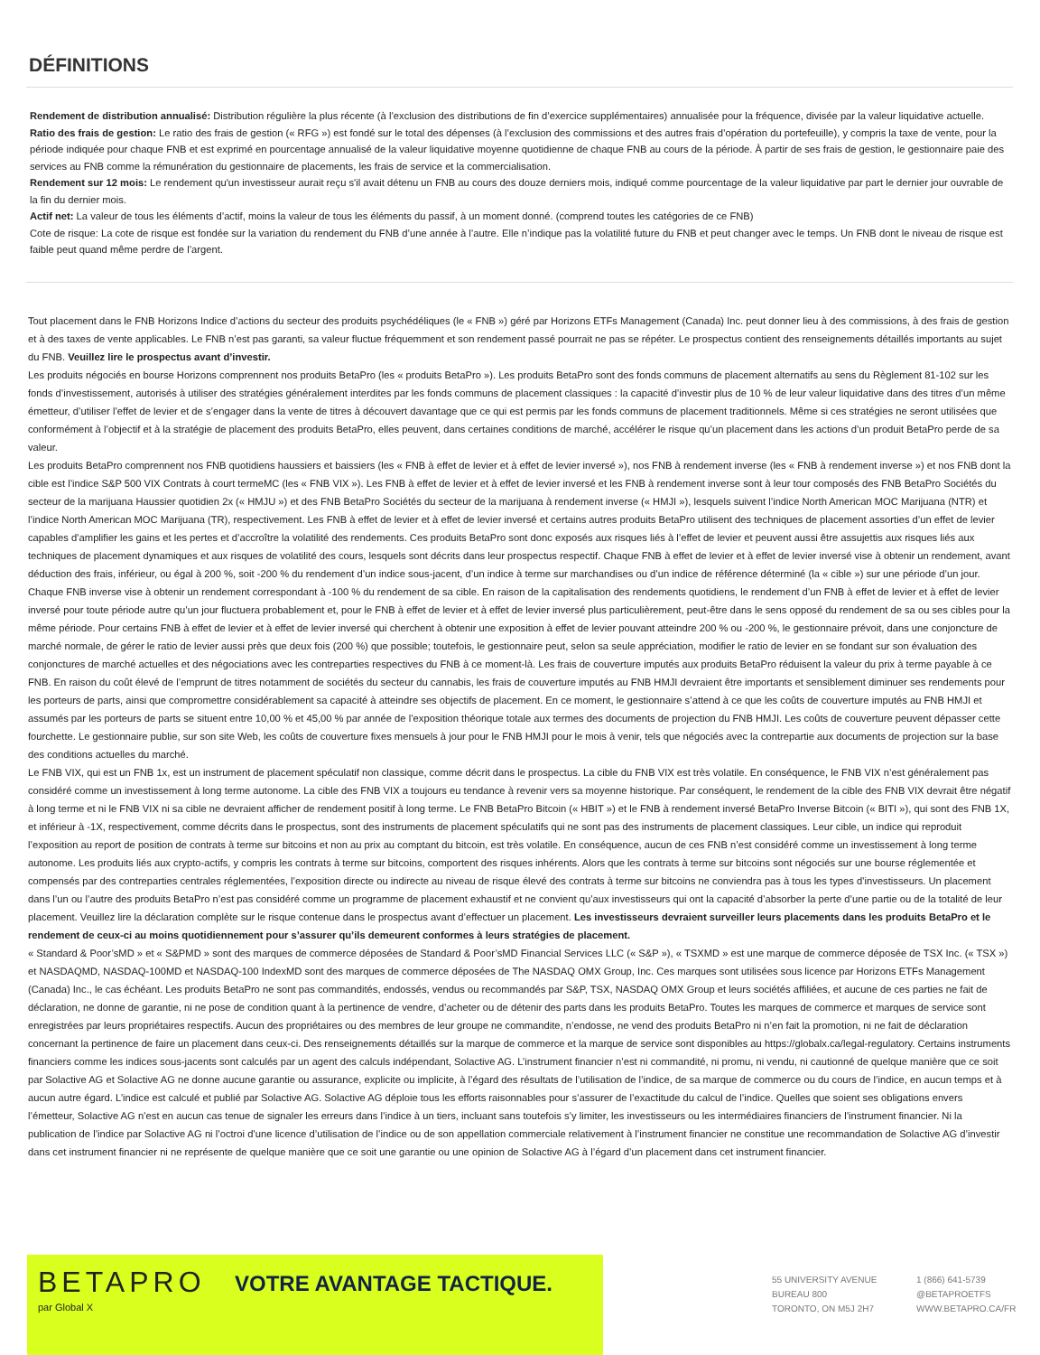DÉFINITIONS
Rendement de distribution annualisé: Distribution régulière la plus récente (à l’exclusion des distributions de fin d’exercice supplémentaires) annualisée pour la fréquence, divisée par la valeur liquidative actuelle.
Ratio des frais de gestion: Le ratio des frais de gestion (« RFG ») est fondé sur le total des dépenses (à l’exclusion des commissions et des autres frais d’opération du portefeuille), y compris la taxe de vente, pour la période indiquée pour chaque FNB et est exprimé en pourcentage annualisé de la valeur liquidative moyenne quotidienne de chaque FNB au cours de la période. À partir de ses frais de gestion, le gestionnaire paie des services au FNB comme la rémunération du gestionnaire de placements, les frais de service et la commercialisation.
Rendement sur 12 mois: Le rendement qu'un investisseur aurait reçu s'il avait détenu un FNB au cours des douze derniers mois, indiqué comme pourcentage de la valeur liquidative par part le dernier jour ouvrable de la fin du dernier mois.
Actif net: La valeur de tous les éléments d’actif, moins la valeur de tous les éléments du passif, à un moment donné. (comprend toutes les catégories de ce FNB)
Cote de risque: La cote de risque est fondée sur la variation du rendement du FNB d’une année à l’autre. Elle n’indique pas la volatilité future du FNB et peut changer avec le temps. Un FNB dont le niveau de risque est faible peut quand même perdre de l’argent.
Tout placement dans le FNB Horizons Indice d’actions du secteur des produits psychédéliques (le « FNB ») géré par Horizons ETFs Management (Canada) Inc. peut donner lieu à des commissions, à des frais de gestion et à des taxes de vente applicables. Le FNB n’est pas garanti, sa valeur fluctue fréquemment et son rendement passé pourrait ne pas se répéter. Le prospectus contient des renseignements détaillés importants au sujet du FNB. Veuillez lire le prospectus avant d’investir.
Les produits négociés en bourse Horizons comprennent nos produits BetaPro (les « produits BetaPro »). Les produits BetaPro sont des fonds communs de placement alternatifs au sens du Règlement 81-102 sur les fonds d’investissement, autorisés à utiliser des stratégies généralement interdites par les fonds communs de placement classiques : la capacité d’investir plus de 10 % de leur valeur liquidative dans des titres d’un même émetteur, d’utiliser l’effet de levier et de s’engager dans la vente de titres à découvert davantage que ce qui est permis par les fonds communs de placement traditionnels. Même si ces stratégies ne seront utilisées que conformément à l’objectif et à la stratégie de placement des produits BetaPro, elles peuvent, dans certaines conditions de marché, accélérer le risque qu’un placement dans les actions d’un produit BetaPro perde de sa valeur.
Les produits BetaPro comprennent nos FNB quotidiens haussiers et baissiers (les « FNB à effet de levier et à effet de levier inversé »), nos FNB à rendement inverse (les « FNB à rendement inverse ») et nos FNB dont la cible est l’indice S&P 500 VIX Contrats à court termeMC (les « FNB VIX »). Les FNB à effet de levier et à effet de levier inversé et les FNB à rendement inverse sont à leur tour composés des FNB BetaPro Sociétés du secteur de la marijuana Haussier quotidien 2x (« HMJU ») et des FNB BetaPro Sociétés du secteur de la marijuana à rendement inverse (« HMJI »), lesquels suivent l’indice North American MOC Marijuana (NTR) et l’indice North American MOC Marijuana (TR), respectivement. Les FNB à effet de levier et à effet de levier inversé et certains autres produits BetaPro utilisent des techniques de placement assorties d’un effet de levier capables d’amplifier les gains et les pertes et d’accroître la volatilité des rendements. Ces produits BetaPro sont donc exposés aux risques liés à l’effet de levier et peuvent aussi être assujettis aux risques liés aux techniques de placement dynamiques et aux risques de volatilité des cours, lesquels sont décrits dans leur prospectus respectif. Chaque FNB à effet de levier et à effet de levier inversé vise à obtenir un rendement, avant déduction des frais, inférieur, ou égal à 200 %, soit -200 % du rendement d’un indice sous-jacent, d’un indice à terme sur marchandises ou d’un indice de référence déterminé (la « cible ») sur une période d’un jour. Chaque FNB inverse vise à obtenir un rendement correspondant à -100 % du rendement de sa cible. En raison de la capitalisation des rendements quotidiens, le rendement d’un FNB à effet de levier et à effet de levier inversé pour toute période autre qu’un jour fluctuera probablement et, pour le FNB à effet de levier et à effet de levier inversé plus particulièrement, peut-être dans le sens opposé du rendement de sa ou ses cibles pour la même période. Pour certains FNB à effet de levier et à effet de levier inversé qui cherchent à obtenir une exposition à effet de levier pouvant atteindre 200 % ou -200 %, le gestionnaire prévoit, dans une conjoncture de marché normale, de gérer le ratio de levier aussi près que deux fois (200 %) que possible; toutefois, le gestionnaire peut, selon sa seule appréciation, modifier le ratio de levier en se fondant sur son évaluation des conjonctures de marché actuelles et des négociations avec les contreparties respectives du FNB à ce moment-là. Les frais de couverture imputés aux produits BetaPro réduisent la valeur du prix à terme payable à ce FNB. En raison du coût élevé de l’emprunt de titres notamment de sociétés du secteur du cannabis, les frais de couverture imputés au FNB HMJI devraient être importants et sensiblement diminuer ses rendements pour les porteurs de parts, ainsi que compromettre considérablement sa capacité à atteindre ses objectifs de placement. En ce moment, le gestionnaire s’attend à ce que les coûts de couverture imputés au FNB HMJI et assumés par les porteurs de parts se situent entre 10,00 % et 45,00 % par année de l’exposition théorique totale aux termes des documents de projection du FNB HMJI. Les coûts de couverture peuvent dépasser cette fourchette. Le gestionnaire publie, sur son site Web, les coûts de couverture fixes mensuels à jour pour le FNB HMJI pour le mois à venir, tels que négociés avec la contrepartie aux documents de projection sur la base des conditions actuelles du marché.
Le FNB VIX, qui est un FNB 1x, est un instrument de placement spéculatif non classique, comme décrit dans le prospectus. La cible du FNB VIX est très volatile. En conséquence, le FNB VIX n’est généralement pas considéré comme un investissement à long terme autonome. La cible des FNB VIX a toujours eu tendance à revenir vers sa moyenne historique. Par conséquent, le rendement de la cible des FNB VIX devrait être négatif à long terme et ni le FNB VIX ni sa cible ne devraient afficher de rendement positif à long terme. Le FNB BetaPro Bitcoin (« HBIT ») et le FNB à rendement inversé BetaPro Inverse Bitcoin (« BITI »), qui sont des FNB 1X, et inférieur à -1X, respectivement, comme décrits dans le prospectus, sont des instruments de placement spéculatifs qui ne sont pas des instruments de placement classiques. Leur cible, un indice qui reproduit l’exposition au report de position de contrats à terme sur bitcoins et non au prix au comptant du bitcoin, est très volatile. En conséquence, aucun de ces FNB n’est considéré comme un investissement à long terme autonome. Les produits liés aux crypto-actifs, y compris les contrats à terme sur bitcoins, comportent des risques inhérents. Alors que les contrats à terme sur bitcoins sont négociés sur une bourse réglementée et compensés par des contreparties centrales réglementées, l’exposition directe ou indirecte au niveau de risque élevé des contrats à terme sur bitcoins ne conviendra pas à tous les types d’investisseurs. Un placement dans l’un ou l’autre des produits BetaPro n’est pas considéré comme un programme de placement exhaustif et ne convient qu’aux investisseurs qui ont la capacité d’absorber la perte d’une partie ou de la totalité de leur placement. Veuillez lire la déclaration complète sur le risque contenue dans le prospectus avant d’effectuer un placement. Les investisseurs devraient surveiller leurs placements dans les produits BetaPro et le rendement de ceux-ci au moins quotidiennement pour s’assurer qu’ils demeurent conformes à leurs stratégies de placement.
« Standard & Poor’sMD » et « S&PMD » sont des marques de commerce déposées de Standard & Poor’sMD Financial Services LLC (« S&P »), « TSXMD » est une marque de commerce déposée de TSX Inc. (« TSX ») et NASDAQMD, NASDAQ-100MD et NASDAQ-100 IndexMD sont des marques de commerce déposées de The NASDAQ OMX Group, Inc. Ces marques sont utilisées sous licence par Horizons ETFs Management (Canada) Inc., le cas échéant. Les produits BetaPro ne sont pas commandités, endossés, vendus ou recommandés par S&P, TSX, NASDAQ OMX Group et leurs sociétés affiliées, et aucune de ces parties ne fait de déclaration, ne donne de garantie, ni ne pose de condition quant à la pertinence de vendre, d’acheter ou de détenir des parts dans les produits BetaPro. Toutes les marques de commerce et marques de service sont enregistrées par leurs propriétaires respectifs. Aucun des propriétaires ou des membres de leur groupe ne commandite, n’endosse, ne vend des produits BetaPro ni n’en fait la promotion, ni ne fait de déclaration concernant la pertinence de faire un placement dans ceux-ci. Des renseignements détaillés sur la marque de commerce et la marque de service sont disponibles au https://globalx.ca/legal-regulatory. Certains instruments financiers comme les indices sous-jacents sont calculés par un agent des calculs indépendant, Solactive AG. L’instrument financier n’est ni commandité, ni promu, ni vendu, ni cautionné de quelque manière que ce soit par Solactive AG et Solactive AG ne donne aucune garantie ou assurance, explicite ou implicite, à l’égard des résultats de l’utilisation de l’indice, de sa marque de commerce ou du cours de l’indice, en aucun temps et à aucun autre égard. L’indice est calculé et publié par Solactive AG. Solactive AG déploie tous les efforts raisonnables pour s’assurer de l’exactitude du calcul de l’indice. Quelles que soient ses obligations envers l’émetteur, Solactive AG n’est en aucun cas tenue de signaler les erreurs dans l’indice à un tiers, incluant sans toutefois s’y limiter, les investisseurs ou les intermédiaires financiers de l’instrument financier. Ni la publication de l’indice par Solactive AG ni l’octroi d’une licence d’utilisation de l’indice ou de son appellation commerciale relativement à l’instrument financier ne constitue une recommandation de Solactive AG d’investir dans cet instrument financier ni ne représente de quelque manière que ce soit une garantie ou une opinion de Solactive AG à l’égard d’un placement dans cet instrument financier.
BETAPRO
par Global X
VOTRE AVANTAGE TACTIQUE.
55 UNIVERSITY AVENUE
BUREAU 800
TORONTO, ON M5J 2H7
1 (866) 641-5739
@BETAPROETFS
WWW.BETAPRO.CA/FR